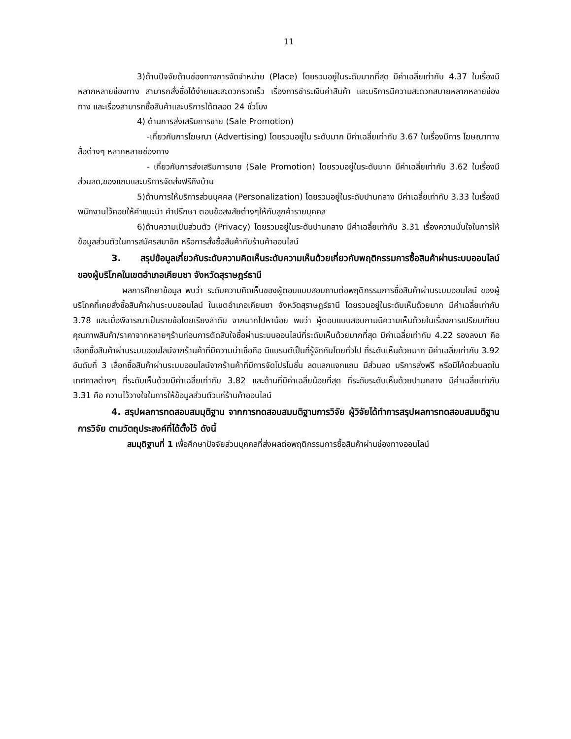11
3)ด้านปัจจัยด้านช่องทางการจัดจำหน่าย (Place) โดยรวมอยู่ในระดับมากที่สุด มีค่าเฉลี่ยเท่ากับ 4.37 ในเรื่องมีหลากหลายช่องทาง สามารถสั่งซื้อได้ง่ายและสะดวกรวดเร็ว เรื่องการชำระเงินค่าสินค้า และบริการมีความสะดวกสบายหลากหลายช่องทาง และเรื่องสามารถซื้อสินค้าและบริการได้ตลอด 24 ชั่วโมง
4) ด้านการส่งเสริมการขาย (Sale Promotion)
-เกี่ยวกับการโฆษณา (Advertising) โดยรวมอยู่ใน ระดับมาก มีค่าเฉลี่ยเท่ากับ 3.67 ในเรื่องมีการ โฆษณาทางสื่อต่างๆ หลากหลายช่องทาง
- เกี่ยวกับการส่งเสริมการขาย (Sale Promotion) โดยรวมอยู่ในระดับมาก มีค่าเฉลี่ยเท่ากับ 3.62 ในเรื่องมีส่วนลด,ของแถมและบริการจัดส่งฟรีถึงบ้าน
5)ด้านการให้บริการส่วนบุคคล (Personalization) โดยรวมอยู่ในระดับปานกลาง มีค่าเฉลี่ยเท่ากับ 3.33 ในเรื่องมีพนักงานไว้คอยให้คำแนะนำ คำปรึกษา ตอบข้อสงสัยต่างๆให้กับลูกค้ารายบุคคล
6)ด้านความเป็นส่วนตัว (Privacy) โดยรวมอยู่ในระดับปานกลาง มีค่าเฉลี่ยเท่ากับ 3.31 เรื่องความมั่นใจในการให้ข้อมูลส่วนตัวในการสมัครสมาชิก หรือการสั่งซื้อสินค้ากับร้านค้าออนไลน์
3. สรุปข้อมูลเกี่ยวกับระดับความคิดเห็นระดับความเห็นด้วยเกี่ยวกับพฤติกรรมการซื้อสินค้าผ่านระบบออนไลน์ ของผู้บริโภคในเขตอำเภอเคียนซา จังหวัดสุราษฎร์ธานี
ผลการศึกษาข้อมูล พบว่า ระดับความคิดเห็นของผู้ตอบแบบสอบถามต่อพฤติกรรมการซื้อสินค้าผ่านระบบออนไลน์ ของผู้บริโภคที่เคยสั่งซื้อสินค้าผ่านระบบออนไลน์ ในเขตอำเภอเคียนซา จังหวัดสุราษฎร์ธานี โดยรวมอยู่ในระดับเห็นด้วยมาก มีค่าเฉลี่ยเท่ากับ 3.78 และเมื่อพิจารณาเป็นรายข้อโดยเรียงลำดับ จากมากไปหาน้อย พบว่า ผู้ตอบแบบสอบถามมีความเห็นด้วยในเรื่องการเปรียบเทียบคุณภาพสินค้า/ราคาจากหลายๆร้านก่อนการตัดสินใจซื้อผ่านระบบออนไลน์ที่ระดับเห็นด้วยมากที่สุด มีค่าเฉลี่ยเท่ากับ 4.22 รองลงมา คือ เลือกซื้อสินค้าผ่านระบบออนไลน์จากร้านค้าที่มีความน่าเชื่อถือ มีแบรนด์เป็นที่รู้จักกันโดยทั่วไป ที่ระดับเห็นด้วยมาก มีค่าเฉลี่ยเท่ากับ 3.92 อันดับที่ 3 เลือกซื้อสินค้าผ่านระบบออนไลน์จากร้านค้าที่มีการจัดโปรโมชั่น ลดแลกแจกแถม มีส่วนลด บริการส่งฟรี หรือมีโค้ดส่วนลดในเทศกาลต่างๆ ที่ระดับเห็นด้วยมีค่าเฉลี่ยเท่ากับ 3.82 และด้านที่มีค่าเฉลี่ยน้อยที่สุด ที่ระดับระดับเห็นด้วยปานกลาง มีค่าเฉลี่ยเท่ากับ 3.31 คือ ความไว้วางใจในการให้ข้อมูลส่วนตัวแก่ร้านค้าออนไลน์
4. สรุปผลการทดสอบสมมุติฐาน จากการทดสอบสมมติฐานการวิจัย ผู้วิจัยได้ทำการสรุปผลการทดสอบสมมติฐานการวิจัย ตามวัตถุประสงค์ที่ได้ตั้งไว้ ดังนี้
สมมุติฐานที่ 1 เพื่อศึกษาปัจจัยส่วนบุคคลที่ส่งผลต่อพฤติกรรมการซื้อสินค้าผ่านช่องทางออนไลน์